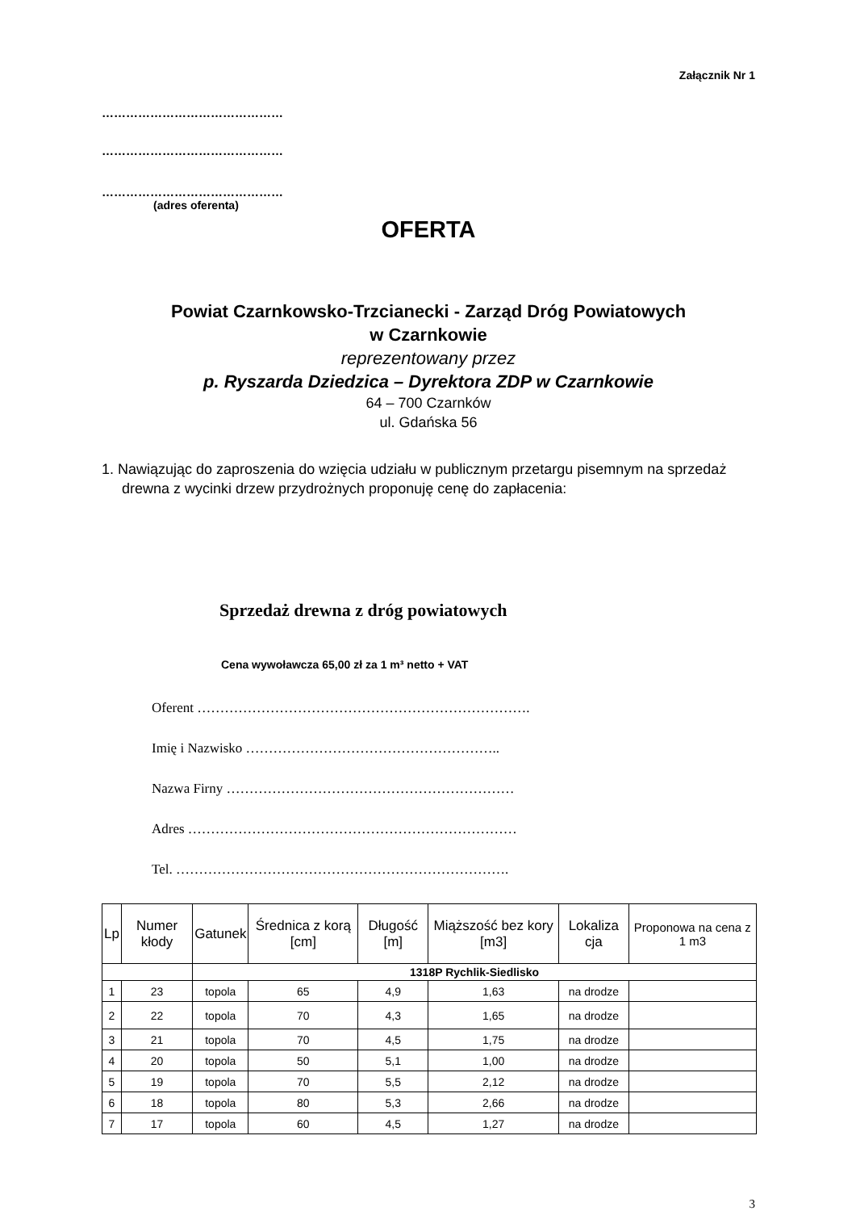Załącznik Nr 1
………………………………………
………………………………………
………………………………………
(adres oferenta)
OFERTA
Powiat Czarnkowsko-Trzcianecki - Zarząd Dróg Powiatowych
w Czarnkowie
reprezentowany przez
p. Ryszarda Dziedzica – Dyrektora ZDP w Czarnkowie
64 – 700 Czarnków
ul. Gdańska 56
1. Nawiązując do zaproszenia do wzięcia udziału w publicznym przetargu pisemnym na sprzedaż drewna z wycinki drzew przydrożnych proponuję cenę do zapłacenia:
Sprzedaż drewna z dróg powiatowych
Cena wywoławcza 65,00 zł za 1 m³ netto + VAT
Oferent ……………………………………………………………….
Imię i Nazwisko ………………………………………………..
Nazwa Firny ………………………………………………………
Adres ………………………………………………………………
Tel. ……………………………………………………………….
| Lp | Numer kłody | Gatunek | Średnica z korą [cm] | Długość [m] | Miąższość bez kory [m3] | Lokaliza cja | Proponowa na cena z 1 m3 |
| --- | --- | --- | --- | --- | --- | --- | --- |
| | | 1318P Rychlik-Siedlisko | | | | | |
| 1 | 23 | topola | 65 | 4,9 | 1,63 | na drodze | |
| 2 | 22 | topola | 70 | 4,3 | 1,65 | na drodze | |
| 3 | 21 | topola | 70 | 4,5 | 1,75 | na drodze | |
| 4 | 20 | topola | 50 | 5,1 | 1,00 | na drodze | |
| 5 | 19 | topola | 70 | 5,5 | 2,12 | na drodze | |
| 6 | 18 | topola | 80 | 5,3 | 2,66 | na drodze | |
| 7 | 17 | topola | 60 | 4,5 | 1,27 | na drodze | |
3